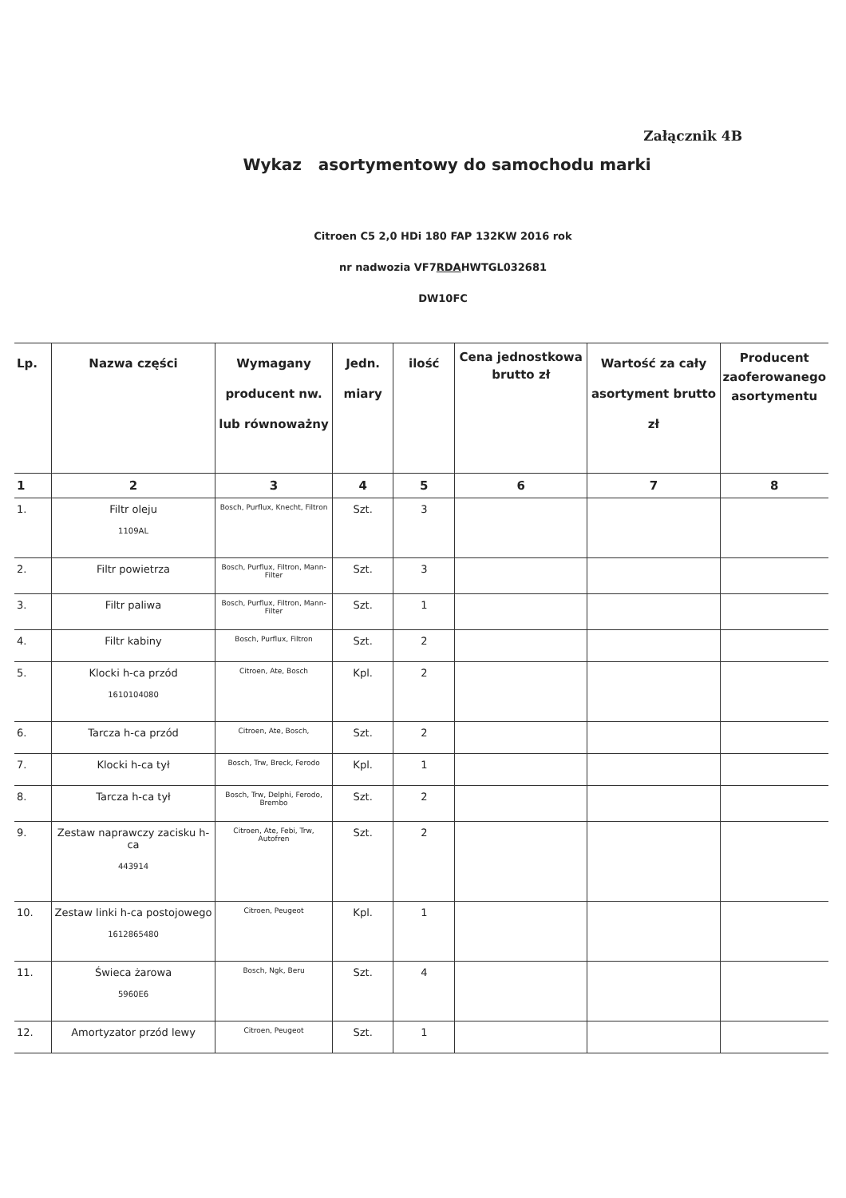Załącznik 4B
Wykaz asortymentowy do samochodu marki
Citroen C5 2,0 HDi 180 FAP 132KW 2016 rok
nr nadwozia VF7RDAHWTGL032681
DW10FC
| Lp. | Nazwa części | Wymagany producent nw. lub równoważny | Jedn. miary | ilość | Cena jednostkowa brutto zł | Wartość za cały asortyment brutto zł | Producent zaoferowanego asortymentu |
| --- | --- | --- | --- | --- | --- | --- | --- |
| 1 | 2 | 3 | 4 | 5 | 6 | 7 | 8 |
| 1. | Filtr oleju 1109AL | Bosch, Purflux, Knecht, Filtron | Szt. | 3 | | | |
| 2. | Filtr powietrza | Bosch, Purflux, Filtron, Mann-Filter | Szt. | 3 | | | |
| 3. | Filtr paliwa | Bosch, Purflux, Filtron, Mann-Filter | Szt. | 1 | | | |
| 4. | Filtr kabiny | Bosch, Purflux, Filtron | Szt. | 2 | | | |
| 5. | Klocki h-ca przód 1610104080 | Citroen, Ate, Bosch | Kpl. | 2 | | | |
| 6. | Tarcza h-ca przód | Citroen, Ate, Bosch, | Szt. | 2 | | | |
| 7. | Klocki h-ca tył | Bosch, Trw, Breck, Ferodo | Kpl. | 1 | | | |
| 8. | Tarcza h-ca tył | Bosch, Trw, Delphi, Ferodo, Brembo | Szt. | 2 | | | |
| 9. | Zestaw naprawczy zacisku h-ca 443914 | Citroen, Ate, Febi, Trw, Autofren | Szt. | 2 | | | |
| 10. | Zestaw linki h-ca postojowego 1612865480 | Citroen, Peugeot | Kpl. | 1 | | | |
| 11. | Świeca żarowa 5960E6 | Bosch, Ngk, Beru | Szt. | 4 | | | |
| 12. | Amortyzator przód lewy | Citroen, Peugeot | Szt. | 1 | | | |